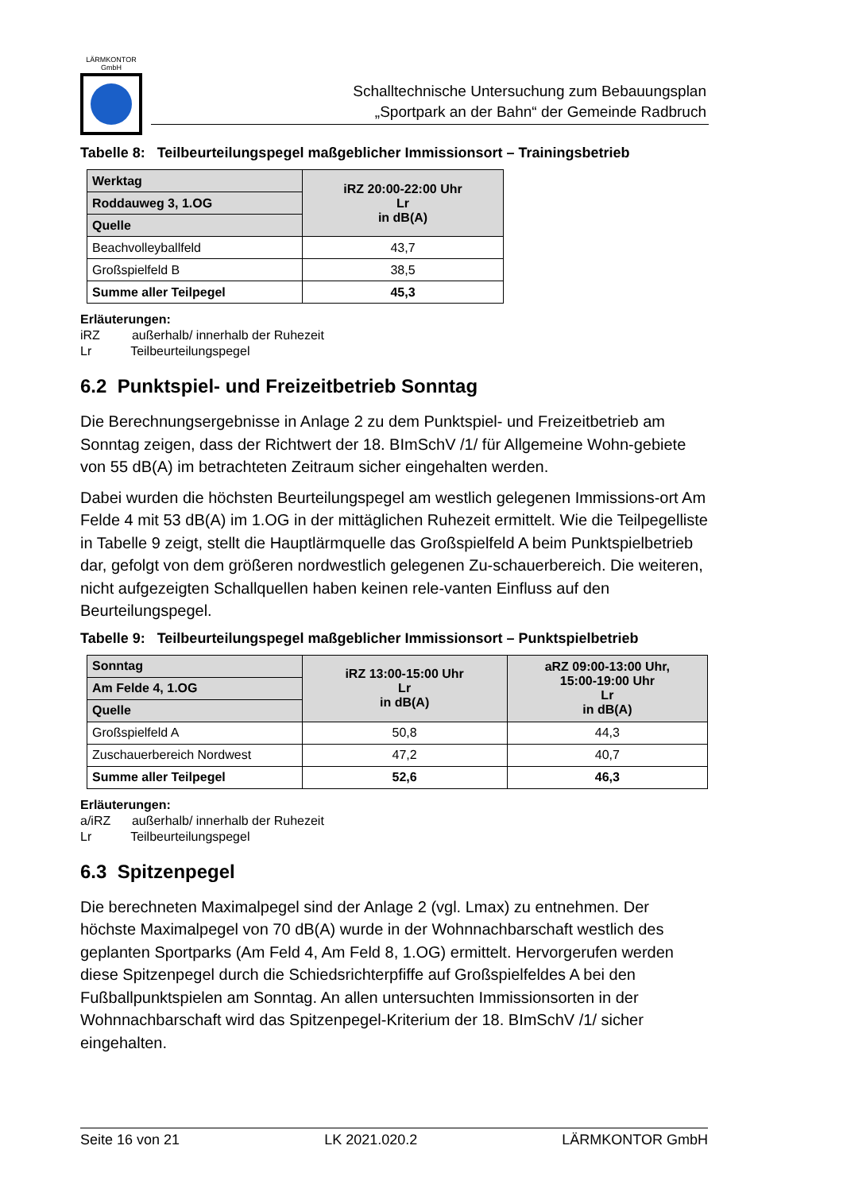LÄRMKONTOR
GmbH
Schalltechnische Untersuchung zum Bebauungsplan
„Sportpark an der Bahn“ der Gemeinde Radbruch
Tabelle 8: Teilbeurteilungspegel maßgeblicher Immissionsort – Trainingsbetrieb
| Werktag | iRZ 20:00-22:00 Uhr Lr in dB(A) |
| --- | --- |
| Roddauweg 3, 1.OG | |
| Quelle | |
| Beachvolleyballfeld | 43,7 |
| Großspielfeld B | 38,5 |
| Summe aller Teilpegel | 45,3 |
Erläuterungen:
iRZ außerhalb/ innerhalb der Ruhezeit
Lr Teilbeurteilungspegel
6.2 Punktspiel- und Freizeitbetrieb Sonntag
Die Berechnungsergebnisse in Anlage 2 zu dem Punktspiel- und Freizeitbetrieb am Sonntag zeigen, dass der Richtwert der 18. BImSchV /1/ für Allgemeine Wohn-gebiete von 55 dB(A) im betrachteten Zeitraum sicher eingehalten werden.
Dabei wurden die höchsten Beurteilungspegel am westlich gelegenen Immissions-ort Am Felde 4 mit 53 dB(A) im 1.OG in der mittäglichen Ruhezeit ermittelt. Wie die Teilpegelliste in Tabelle 9 zeigt, stellt die Hauptlärmquelle das Großspielfeld A beim Punktspielbetrieb dar, gefolgt von dem größeren nordwestlich gelegenen Zu-schauerbereich. Die weiteren, nicht aufgezeigten Schallquellen haben keinen rele-vanten Einfluss auf den Beurteilungspegel.
Tabelle 9: Teilbeurteilungspegel maßgeblicher Immissionsort – Punktspielbetrieb
| Sonntag | iRZ 13:00-15:00 Uhr Lr in dB(A) | aRZ 09:00-13:00 Uhr, 15:00-19:00 Uhr Lr in dB(A) |
| --- | --- | --- |
| Am Felde 4, 1.OG | | |
| Quelle | | |
| Großspielfeld A | 50,8 | 44,3 |
| Zuschauerbereich Nordwest | 47,2 | 40,7 |
| Summe aller Teilpegel | 52,6 | 46,3 |
Erläuterungen:
a/iRZ außerhalb/ innerhalb der Ruhezeit
Lr Teilbeurteilungspegel
6.3 Spitzenpegel
Die berechneten Maximalpegel sind der Anlage 2 (vgl. Lmax) zu entnehmen. Der höchste Maximalpegel von 70 dB(A) wurde in der Wohnnachbarschaft westlich des geplanten Sportparks (Am Feld 4, Am Feld 8, 1.OG) ermittelt. Hervorgerufen werden diese Spitzenpegel durch die Schiedsrichterpfiffe auf Großspielfeldes A bei den Fußballpunktspielen am Sonntag. An allen untersuchten Immissionsorten in der Wohnnachbarschaft wird das Spitzenpegel-Kriterium der 18. BImSchV /1/ sicher eingehalten.
Seite 16 von 21 LK 2021.020.2 LÄRMKONTOR GmbH